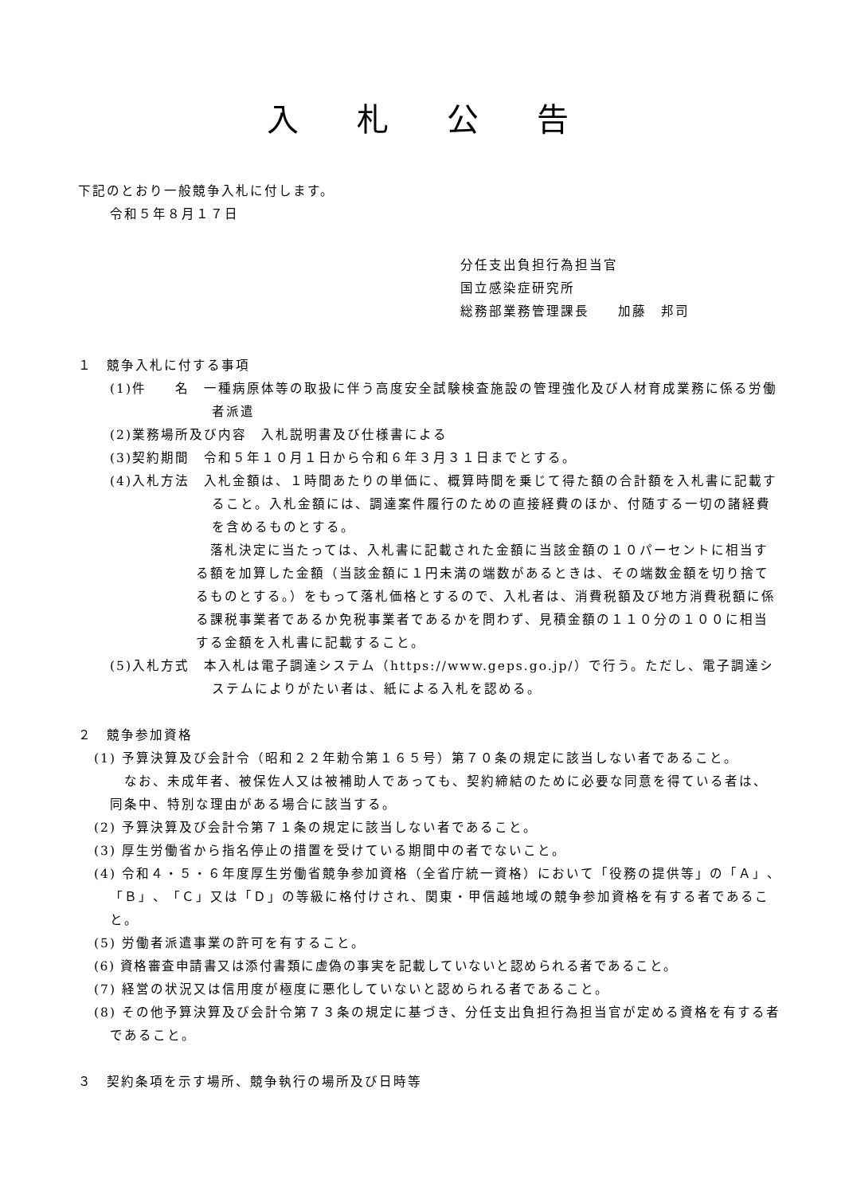入 札 公 告
下記のとおり一般競争入札に付します。
令和５年８月１７日
分任支出負担行為担当官
国立感染症研究所
総務部業務管理課長　　加藤　邦司
１　競争入札に付する事項
(1)件　　名　一種病原体等の取扱に伴う高度安全試験検査施設の管理強化及び人材育成業務に係る労働者派遣
(2)業務場所及び内容　入札説明書及び仕様書による
(3)契約期間　令和５年１０月１日から令和６年３月３１日までとする。
(4)入札方法　入札金額は、１時間あたりの単価に、概算時間を乗じて得た額の合計額を入札書に記載すること。入札金額には、調達案件履行のための直接経費のほか、付随する一切の諸経費を含めるものとする。
　落札決定に当たっては、入札書に記載された金額に当該金額の１０パーセントに相当する額を加算した金額（当該金額に１円未満の端数があるときは、その端数金額を切り捨てるものとする。）をもって落札価格とするので、入札者は、消費税額及び地方消費税額に係る課税事業者であるか免税事業者であるかを問わず、見積金額の１１０分の１００に相当する金額を入札書に記載すること。
(5)入札方式　本入札は電子調達システム（https://www.geps.go.jp/）で行う。ただし、電子調達システムによりがたい者は、紙による入札を認める。
２　競争参加資格
(1) 予算決算及び会計令（昭和２２年勅令第１６５号）第７０条の規定に該当しない者であること。
　なお、未成年者、被保佐人又は被補助人であっても、契約締結のために必要な同意を得ている者は、同条中、特別な理由がある場合に該当する。
(2) 予算決算及び会計令第７１条の規定に該当しない者であること。
(3) 厚生労働省から指名停止の措置を受けている期間中の者でないこと。
(4) 令和４・５・６年度厚生労働省競争参加資格（全省庁統一資格）において「役務の提供等」の「Ａ」、「Ｂ」、「Ｃ」又は「Ｄ」の等級に格付けされ、関東・甲信越地域の競争参加資格を有する者であること。
(5) 労働者派遣事業の許可を有すること。
(6) 資格審査申請書又は添付書類に虚偽の事実を記載していないと認められる者であること。
(7) 経営の状況又は信用度が極度に悪化していないと認められる者であること。
(8) その他予算決算及び会計令第７３条の規定に基づき、分任支出負担行為担当官が定める資格を有する者であること。
３　契約条項を示す場所、競争執行の場所及び日時等